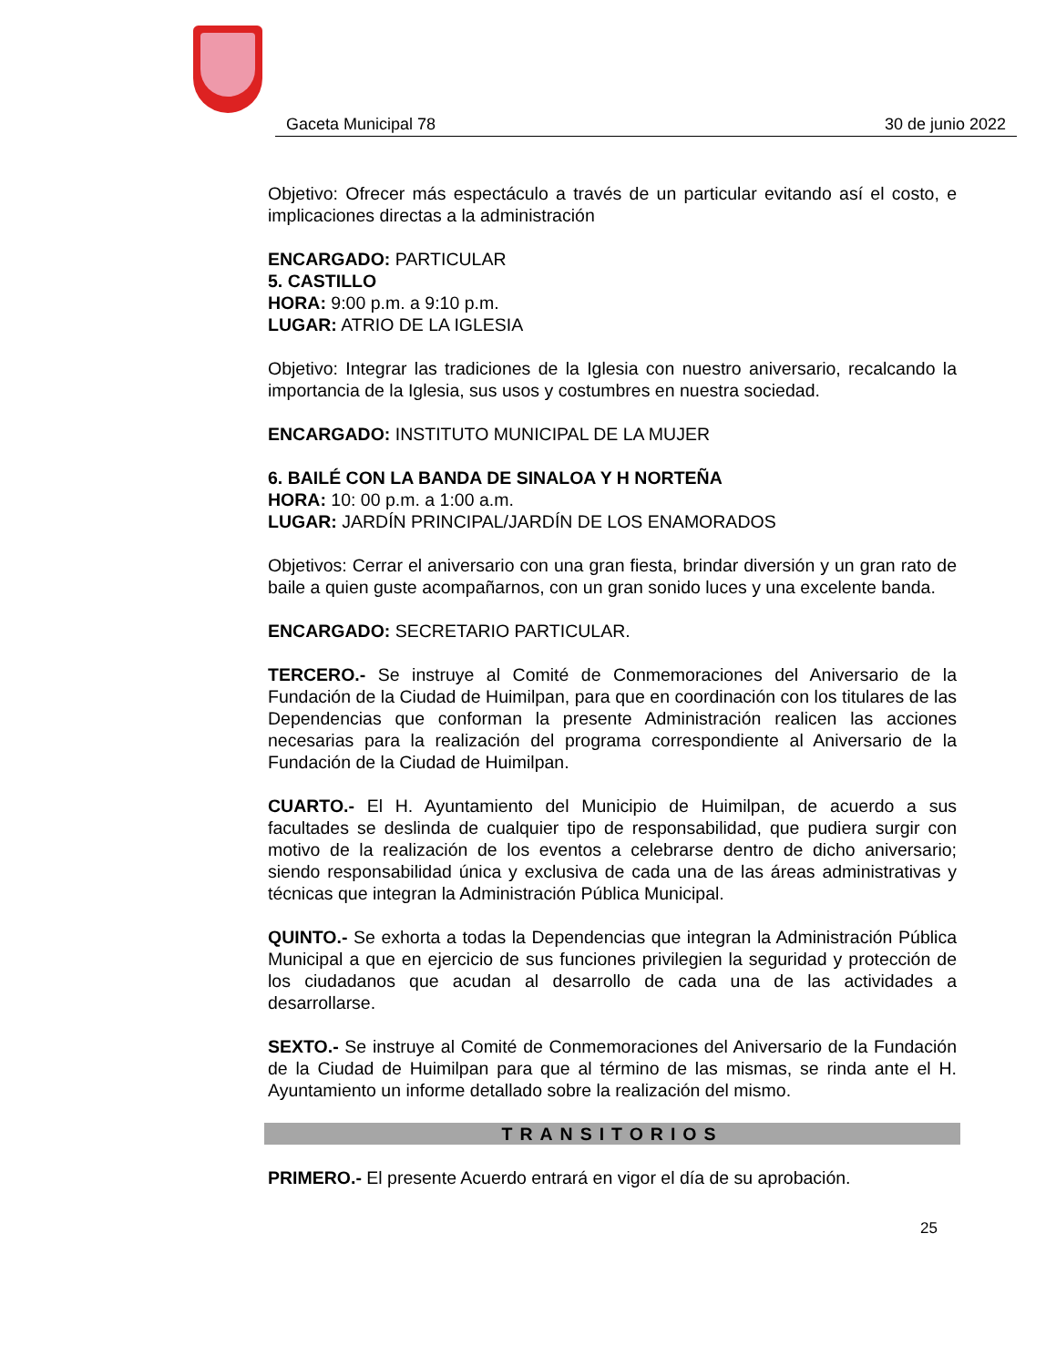Gaceta Municipal 78 30 de junio 2022
Objetivo: Ofrecer más espectáculo a través de un particular evitando así el costo, e implicaciones directas a la administración
ENCARGADO: PARTICULAR
5. CASTILLO
HORA: 9:00 p.m. a 9:10 p.m.
LUGAR: ATRIO DE LA IGLESIA
Objetivo: Integrar las tradiciones de la Iglesia con nuestro aniversario, recalcando la importancia de la Iglesia, sus usos y costumbres en nuestra sociedad.
ENCARGADO: INSTITUTO MUNICIPAL DE LA MUJER
6. BAILÉ CON LA BANDA DE SINALOA Y H NORTEÑA
HORA: 10: 00 p.m. a 1:00 a.m.
LUGAR: JARDÍN PRINCIPAL/JARDÍN DE LOS ENAMORADOS
Objetivos: Cerrar el aniversario con una gran fiesta, brindar diversión y un gran rato de baile a quien guste acompañarnos, con un gran sonido luces y una excelente banda.
ENCARGADO: SECRETARIO PARTICULAR.
TERCERO.- Se instruye al Comité de Conmemoraciones del Aniversario de la Fundación de la Ciudad de Huimilpan, para que en coordinación con los titulares de las Dependencias que conforman la presente Administración realicen las acciones necesarias para la realización del programa correspondiente al Aniversario de la Fundación de la Ciudad de Huimilpan.
CUARTO.- El H. Ayuntamiento del Municipio de Huimilpan, de acuerdo a sus facultades se deslinda de cualquier tipo de responsabilidad, que pudiera surgir con motivo de la realización de los eventos a celebrarse dentro de dicho aniversario; siendo responsabilidad única y exclusiva de cada una de las áreas administrativas y técnicas que integran la Administración Pública Municipal.
QUINTO.- Se exhorta a todas la Dependencias que integran la Administración Pública Municipal a que en ejercicio de sus funciones privilegien la seguridad y protección de los ciudadanos que acudan al desarrollo de cada una de las actividades a desarrollarse.
SEXTO.- Se instruye al Comité de Conmemoraciones del Aniversario de la Fundación de la Ciudad de Huimilpan para que al término de las mismas, se rinda ante el H. Ayuntamiento un informe detallado sobre la realización del mismo.
TRANSITORIOS
PRIMERO.- El presente Acuerdo entrará en vigor el día de su aprobación.
25